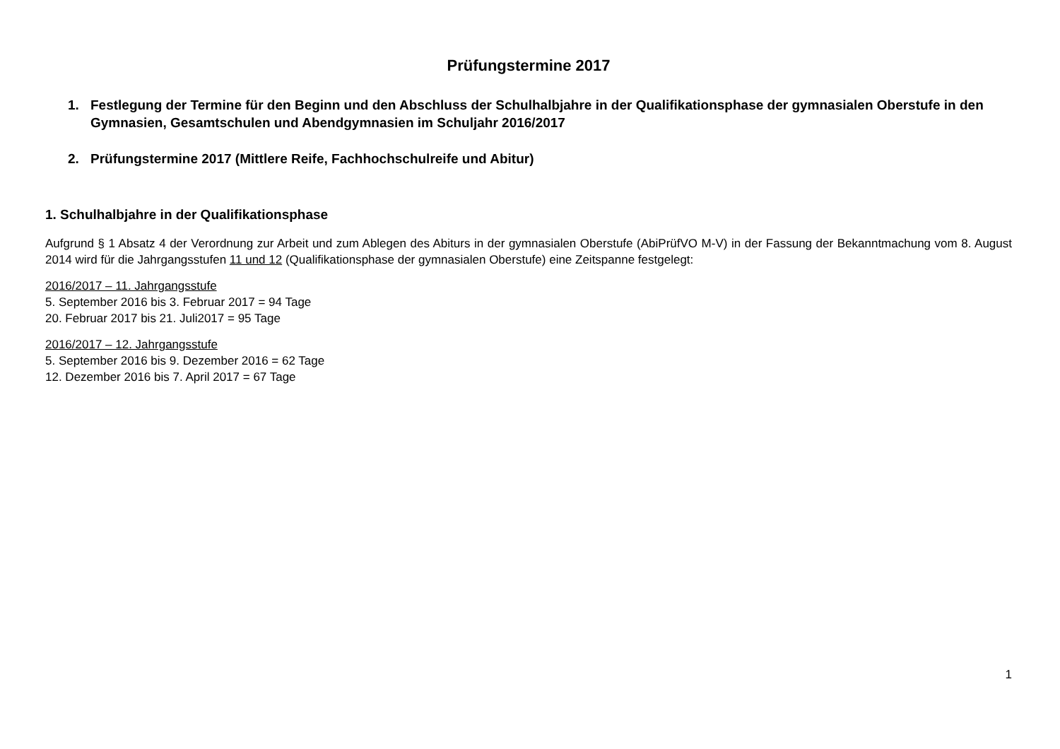Prüfungstermine 2017
1. Festlegung der Termine für den Beginn und den Abschluss der Schulhalbjahre in der Qualifikationsphase der gymnasialen Oberstufe in den Gymnasien, Gesamtschulen und Abendgymnasien im Schuljahr 2016/2017
2. Prüfungstermine 2017 (Mittlere Reife, Fachhochschulreife und Abitur)
1. Schulhalbjahre in der Qualifikationsphase
Aufgrund § 1 Absatz 4 der Verordnung zur Arbeit und zum Ablegen des Abiturs in der gymnasialen Oberstufe (AbiPrüfVO M-V) in der Fassung der Bekanntmachung vom 8. August 2014 wird für die Jahrgangsstufen 11 und 12 (Qualifikationsphase der gymnasialen Oberstufe) eine Zeitspanne festgelegt:
2016/2017 – 11. Jahrgangsstufe
5. September 2016 bis 3. Februar 2017 = 94 Tage
20. Februar 2017 bis 21. Juli2017 = 95 Tage
2016/2017 – 12. Jahrgangsstufe
5. September 2016 bis 9. Dezember 2016 = 62 Tage
12. Dezember 2016 bis 7. April 2017 = 67 Tage
1